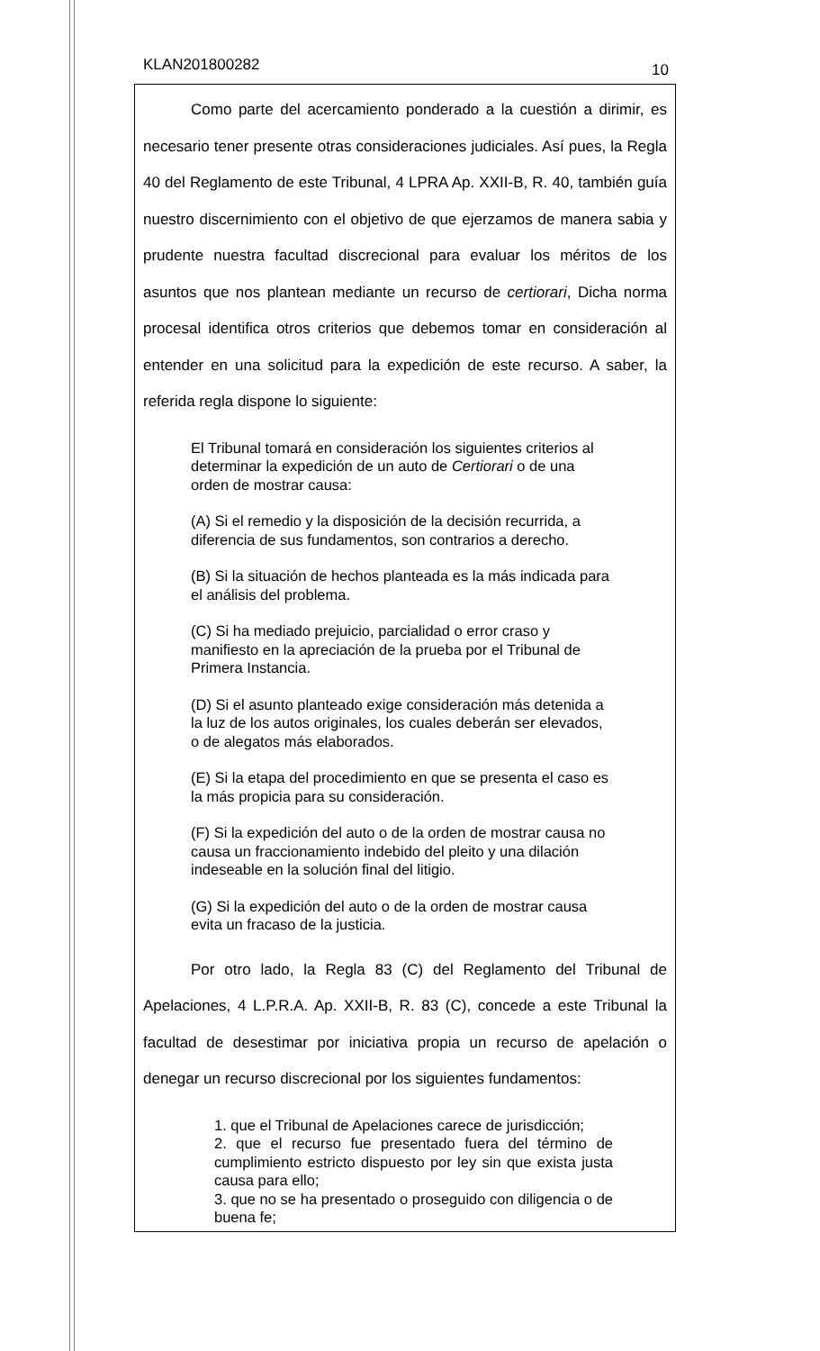KLAN201800282 10
Como parte del acercamiento ponderado a la cuestión a dirimir, es necesario tener presente otras consideraciones judiciales. Así pues, la Regla 40 del Reglamento de este Tribunal, 4 LPRA Ap. XXII-B, R. 40, también guía nuestro discernimiento con el objetivo de que ejerzamos de manera sabia y prudente nuestra facultad discrecional para evaluar los méritos de los asuntos que nos plantean mediante un recurso de certiorari, Dicha norma procesal identifica otros criterios que debemos tomar en consideración al entender en una solicitud para la expedición de este recurso. A saber, la referida regla dispone lo siguiente:
El Tribunal tomará en consideración los siguientes criterios al determinar la expedición de un auto de Certiorari o de una orden de mostrar causa:
(A) Si el remedio y la disposición de la decisión recurrida, a diferencia de sus fundamentos, son contrarios a derecho.
(B) Si la situación de hechos planteada es la más indicada para el análisis del problema.
(C) Si ha mediado prejuicio, parcialidad o error craso y manifiesto en la apreciación de la prueba por el Tribunal de Primera Instancia.
(D) Si el asunto planteado exige consideración más detenida a la luz de los autos originales, los cuales deberán ser elevados, o de alegatos más elaborados.
(E) Si la etapa del procedimiento en que se presenta el caso es la más propicia para su consideración.
(F) Si la expedición del auto o de la orden de mostrar causa no causa un fraccionamiento indebido del pleito y una dilación indeseable en la solución final del litigio.
(G) Si la expedición del auto o de la orden de mostrar causa evita un fracaso de la justicia.
Por otro lado, la Regla 83 (C) del Reglamento del Tribunal de Apelaciones, 4 L.P.R.A. Ap. XXII-B, R. 83 (C), concede a este Tribunal la facultad de desestimar por iniciativa propia un recurso de apelación o denegar un recurso discrecional por los siguientes fundamentos:
1. que el Tribunal de Apelaciones carece de jurisdicción;
2. que el recurso fue presentado fuera del término de cumplimiento estricto dispuesto por ley sin que exista justa causa para ello;
3. que no se ha presentado o proseguido con diligencia o de buena fe;